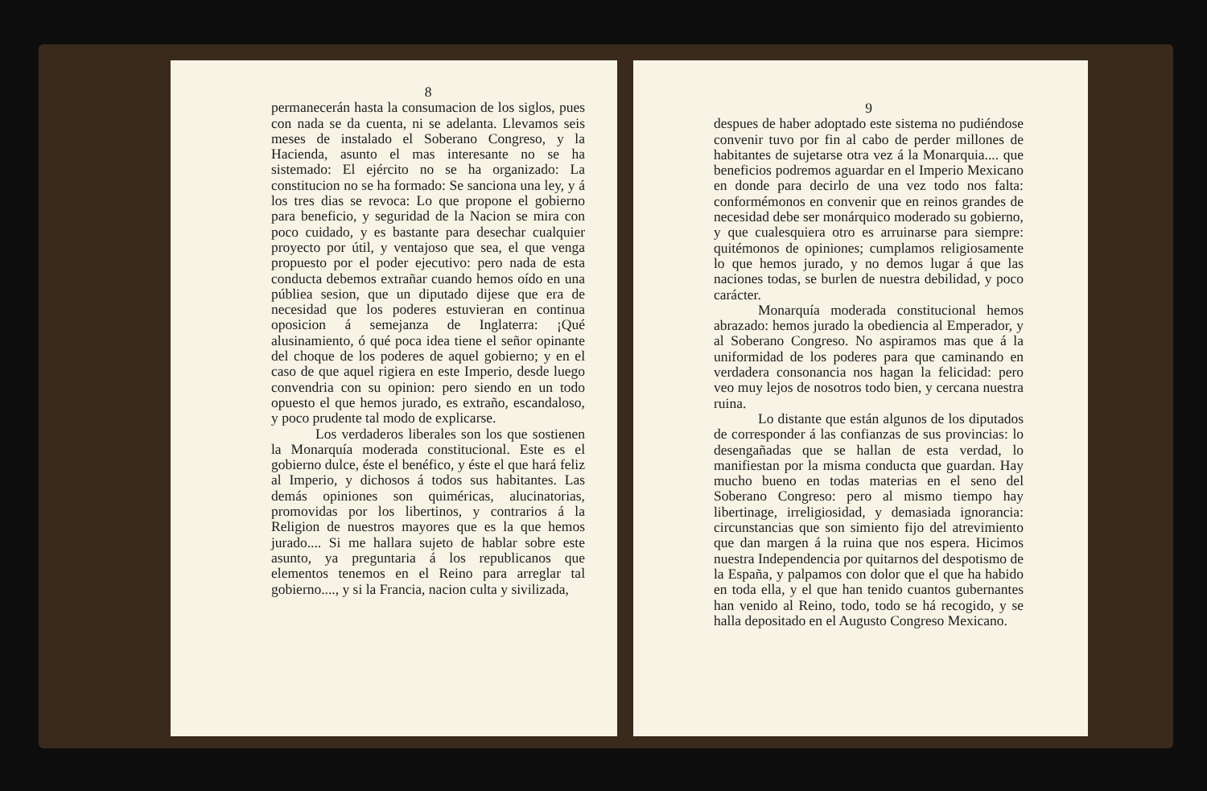8
permanecerán hasta la consumacion de los siglos, pues con nada se da cuenta, ni se adelanta. Llevamos seis meses de instalado el Soberano Congreso, y la Hacienda, asunto el mas interesante no se ha sistemado: El ejército no se ha organizado: La constitucion no se ha formado: Se sanciona una ley, y á los tres dias se revoca: Lo que propone el gobierno para beneficio, y seguridad de la Nacion se mira con poco cuidado, y es bastante para desechar cualquier proyecto por útil, y ventajoso que sea, el que venga propuesto por el poder ejecutivo: pero nada de esta conducta debemos extrañar cuando hemos oído en una públiea sesion, que un diputado dijese que era de necesidad que los poderes estuvieran en continua oposicion á semejanza de Inglaterra: ¡Qué alusinamiento, ó qué poca idea tiene el señor opinante del choque de los poderes de aquel gobierno; y en el caso de que aquel rigiera en este Imperio, desde luego convendria con su opinion: pero siendo en un todo opuesto el que hemos jurado, es extraño, escandaloso, y poco prudente tal modo de explicarse.
Los verdaderos liberales son los que sostienen la Monarquía moderada constitucional. Este es el gobierno dulce, éste el benéfico, y éste el que hará feliz al Imperio, y dichosos á todos sus habitantes. Las demás opiniones son quiméricas, alucinatorias, promovidas por los libertinos, y contrarios á la Religion de nuestros mayores que es la que hemos jurado.... Si me hallara sujeto de hablar sobre este asunto, ya preguntaria á los republicanos que elementos tenemos en el Reino para arreglar tal gobierno...., y si la Francia, nacion culta y sivilizada,
9
despues de haber adoptado este sistema no pudiéndose convenir tuvo por fin al cabo de perder millones de habitantes de sujetarse otra vez á la Monarquia.... que beneficios podremos aguardar en el Imperio Mexicano en donde para decirlo de una vez todo nos falta: conformémonos en convenir que en reinos grandes de necesidad debe ser monárquico moderado su gobierno, y que cualesquiera otro es arruinarse para siempre: quitémonos de opiniones; cumplamos religiosamente lo que hemos jurado, y no demos lugar á que las naciones todas, se burlen de nuestra debilidad, y poco carácter.
Monarquía moderada constitucional hemos abrazado: hemos jurado la obediencia al Emperador, y al Soberano Congreso. No aspiramos mas que á la uniformidad de los poderes para que caminando en verdadera consonancia nos hagan la felicidad: pero veo muy lejos de nosotros todo bien, y cercana nuestra ruina.
Lo distante que están algunos de los diputados de corresponder á las confianzas de sus provincias: lo desengañadas que se hallan de esta verdad, lo manifiestan por la misma conducta que guardan. Hay mucho bueno en todas materias en el seno del Soberano Congreso: pero al mismo tiempo hay libertinage, irreligiosidad, y demasiada ignorancia: circunstancias que son simiento fijo del atrevimiento que dan margen á la ruina que nos espera. Hicimos nuestra Independencia por quitarnos del despotismo de la España, y palpamos con dolor que el que ha habido en toda ella, y el que han tenido cuantos gubernantes han venido al Reino, todo, todo se há recogido, y se halla depositado en el Augusto Congreso Mexicano.